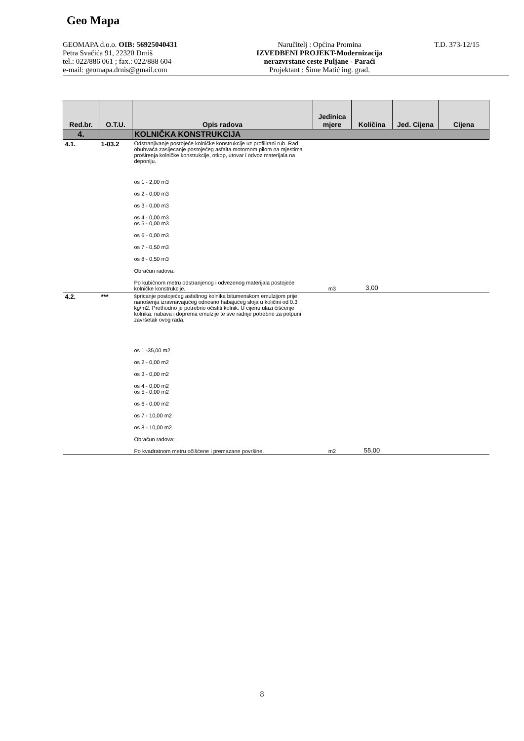Geo Mapa
GEOMAPA d.o.o. OIB: 56925040431
Petra Svačića 91, 22320 Drniš
tel.: 022/886 061 ; fax.: 022/888 604
e-mail: geomapa.drnis@gmail.com
Naručitelj : Općina Promina
IZVEDBENI PROJEKT-Modernizacija
nerazvrstane ceste Puljane - Paraći
Projektant : Šime Matić ing. građ.
T.D. 373-12/15
| Red.br. | O.T.U. | Opis radova | Jedinica mjere | Količina | Jed. Cijena | Cijena |
| --- | --- | --- | --- | --- | --- | --- |
| 4. | | KOLNIČKA KONSTRUKCIJA | | | | |
| 4.1. | 1-03.2 | Odstranjivanje postojeće kolničke konstrukcije uz profilirani rub. Rad obuhvaća zasijecanje postojećeg asfalta motornom pilom na mjestima proširenja kolničke konstrukcije, otkop, utovar i odvoz materijala na deponiju. os 1 - 2,00 m3 os 2 - 0,00 m3 os 3 - 0,00 m3 os 4 - 0,00 m3 os 5 - 0,00 m3 os 6 - 0,00 m3 os 7 - 0,50 m3 os 8 - 0,50 m3 Obračun radova: Po kubičnom metru odstranjenog i odvezenog materijala postojeće kolničke konstrukcije. | m3 | 3,00 | | |
| 4.2. | *** | špricanje postojećeg asfaltnog kolnika bitumenskom emulzijom prije nanošenja izravnavajućeg odnosno habajućeg sloja u količini od 0.3 kg/m2. Prethodno je potrebno očistiti kolnik. U cijenu ulazi čišćenje kolnika, nabava i doprema emulzije te sve radnje potrebne za potpuni završetak ovog rada. os 1 -35,00 m2 os 2 - 0,00 m2 os 3 - 0,00 m2 os 4 - 0,00 m2 os 5 - 0,00 m2 os 6 - 0,00 m2 os 7 - 10,00 m2 os 8 - 10,00 m2 Obračun radova: Po kvadratnom metru očišćene i premazane površine. | m2 | 55,00 | | |
8